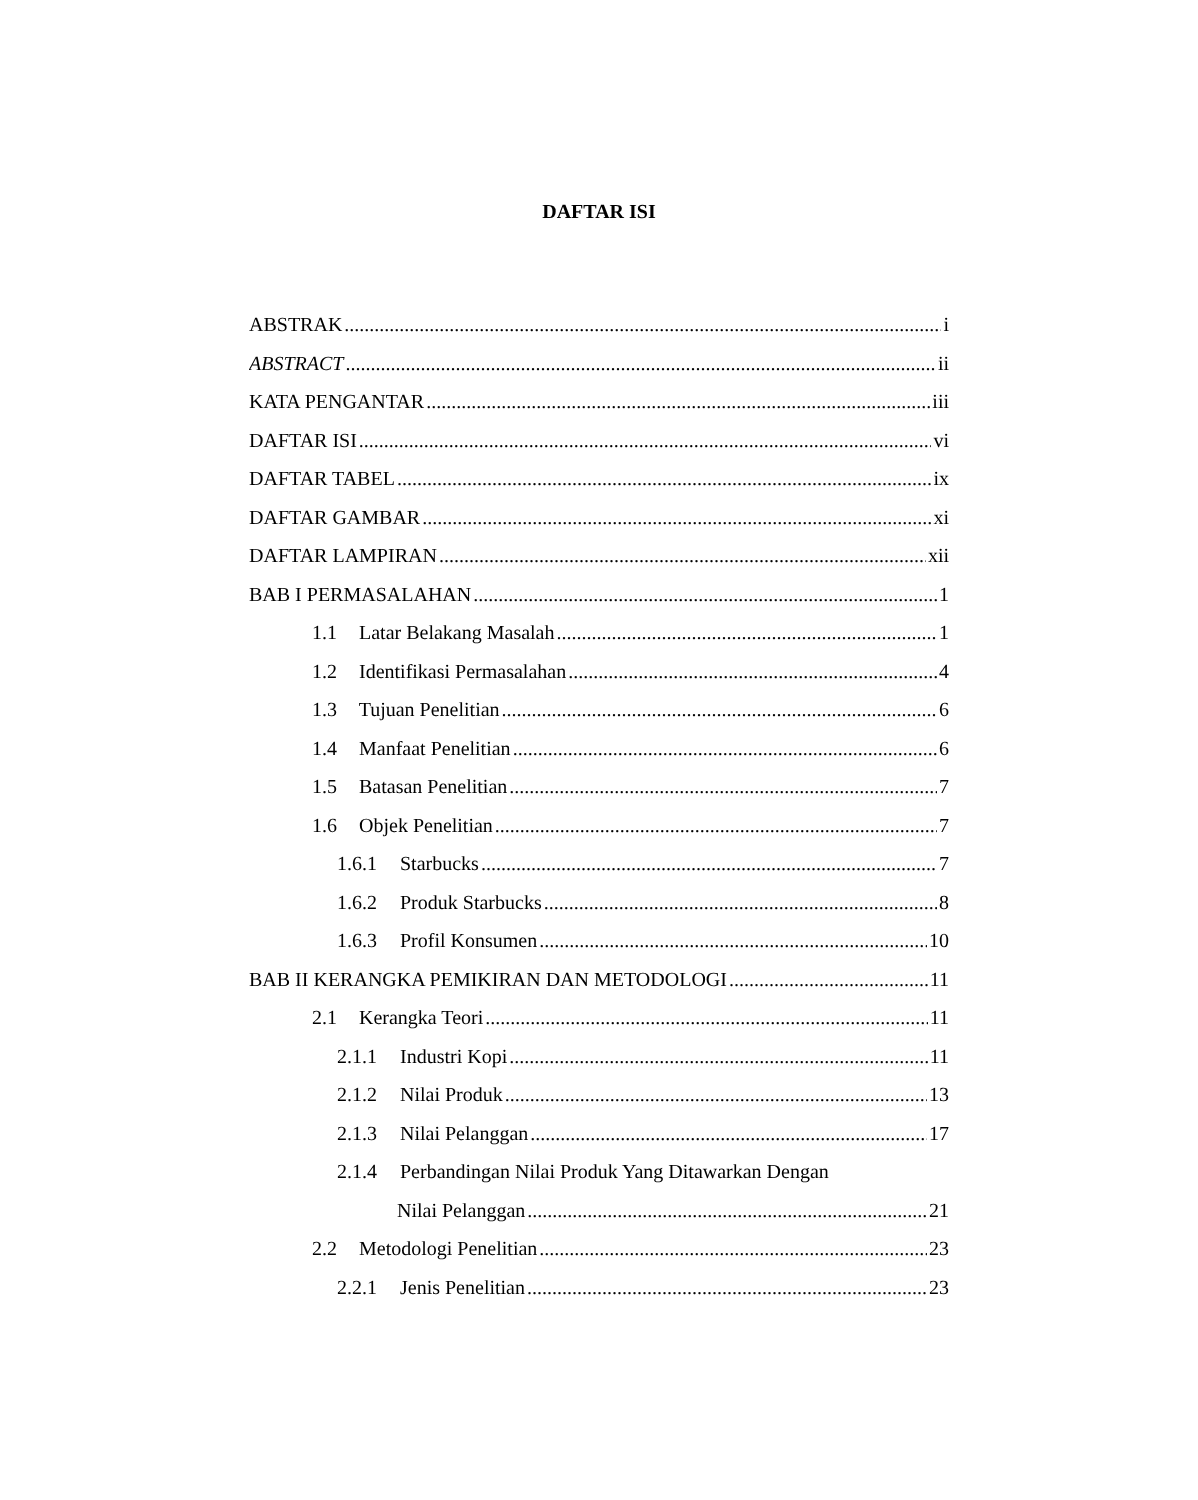DAFTAR ISI
ABSTRAK i
ABSTRACT ii
KATA PENGANTAR iii
DAFTAR ISI vi
DAFTAR TABEL ix
DAFTAR GAMBAR xi
DAFTAR LAMPIRAN xii
BAB I PERMASALAHAN 1
1.1 Latar Belakang Masalah 1
1.2 Identifikasi Permasalahan 4
1.3 Tujuan Penelitian 6
1.4 Manfaat Penelitian 6
1.5 Batasan Penelitian 7
1.6 Objek Penelitian 7
1.6.1 Starbucks 7
1.6.2 Produk Starbucks 8
1.6.3 Profil Konsumen 10
BAB II KERANGKA PEMIKIRAN DAN METODOLOGI 11
2.1 Kerangka Teori 11
2.1.1 Industri Kopi 11
2.1.2 Nilai Produk 13
2.1.3 Nilai Pelanggan 17
2.1.4 Perbandingan Nilai Produk Yang Ditawarkan Dengan
Nilai Pelanggan 21
2.2 Metodologi Penelitian 23
2.2.1 Jenis Penelitian 23